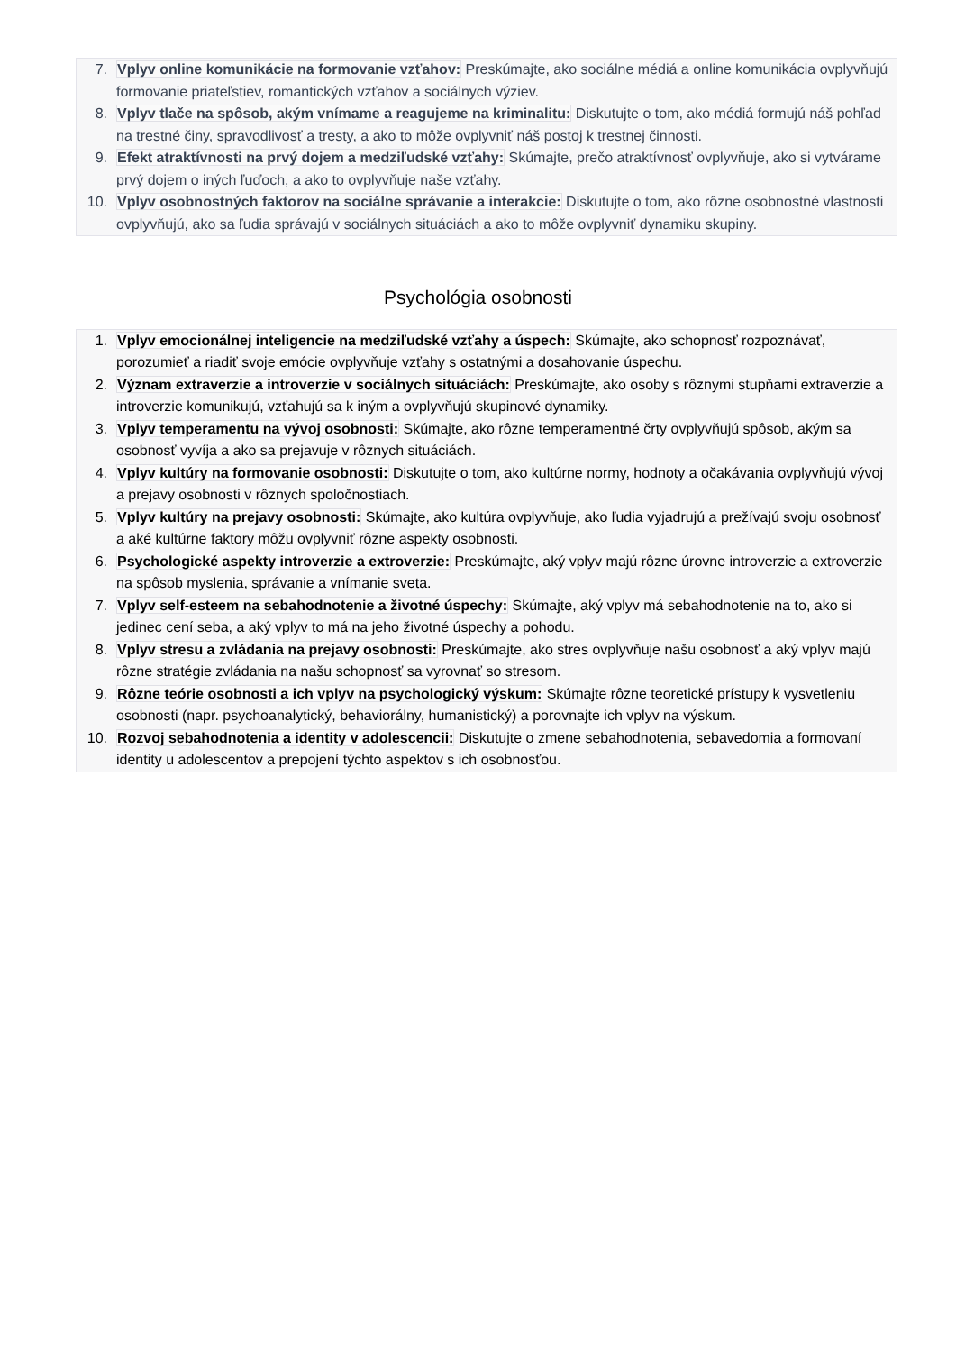7. Vplyv online komunikácie na formovanie vzťahov: Preskúmajte, ako sociálne médiá a online komunikácia ovplyvňujú formovanie priateľstiev, romantických vzťahov a sociálnych výziev.
8. Vplyv tlače na spôsob, akým vnímame a reagujeme na kriminalitu: Diskutujte o tom, ako médiá formujú náš pohľad na trestné činy, spravodlivosť a tresty, a ako to môže ovplyvniť náš postoj k trestnej činnosti.
9. Efekt atraktívnosti na prvý dojem a medziľudské vzťahy: Skúmajte, prečo atraktívnosť ovplyvňuje, ako si vytvárame prvý dojem o iných ľuďoch, a ako to ovplyvňuje naše vzťahy.
10. Vplyv osobnostných faktorov na sociálne správanie a interakcie: Diskutujte o tom, ako rôzne osobnostné vlastnosti ovplyvňujú, ako sa ľudia správajú v sociálnych situáciách a ako to môže ovplyvniť dynamiku skupiny.
Psychológia osobnosti
1. Vplyv emocionálnej inteligencie na medziľudské vzťahy a úspech: Skúmajte, ako schopnosť rozpoznávať, porozumieť a riadiť svoje emócie ovplyvňuje vzťahy s ostatnými a dosahovanie úspechu.
2. Význam extraverzie a introverzie v sociálnych situáciách: Preskúmajte, ako osoby s rôznymi stupňami extraverzie a introverzie komunikujú, vzťahujú sa k iným a ovplyvňujú skupinové dynamiky.
3. Vplyv temperamentu na vývoj osobnosti: Skúmajte, ako rôzne temperamentné črty ovplyvňujú spôsob, akým sa osobnosť vyvíja a ako sa prejavuje v rôznych situáciách.
4. Vplyv kultúry na formovanie osobnosti: Diskutujte o tom, ako kultúrne normy, hodnoty a očakávania ovplyvňujú vývoj a prejavy osobnosti v rôznych spoločnostiach.
5. Vplyv kultúry na prejavy osobnosti: Skúmajte, ako kultúra ovplyvňuje, ako ľudia vyjadrujú a prežívajú svoju osobnosť a aké kultúrne faktory môžu ovplyvniť rôzne aspekty osobnosti.
6. Psychologické aspekty introverzie a extroverzie: Preskúmajte, aký vplyv majú rôzne úrovne introverzie a extroverzie na spôsob myslenia, správanie a vnímanie sveta.
7. Vplyv self-esteem na sebahodnotenie a životné úspechy: Skúmajte, aký vplyv má sebahodnotenie na to, ako si jedinec cení seba, a aký vplyv to má na jeho životné úspechy a pohodu.
8. Vplyv stresu a zvládania na prejavy osobnosti: Preskúmajte, ako stres ovplyvňuje našu osobnosť a aký vplyv majú rôzne stratégie zvládania na našu schopnosť sa vyrovnať so stresom.
9. Rôzne teórie osobnosti a ich vplyv na psychologický výskum: Skúmajte rôzne teoretické prístupy k vysvetleniu osobnosti (napr. psychoanalytický, behaviorálny, humanistický) a porovnajte ich vplyv na výskum.
10. Rozvoj sebahodnotenia a identity v adolescencii: Diskutujte o zmene sebahodnotenia, sebavedomia a formovaní identity u adolescentov a prepojení týchto aspektov s ich osobnosťou.